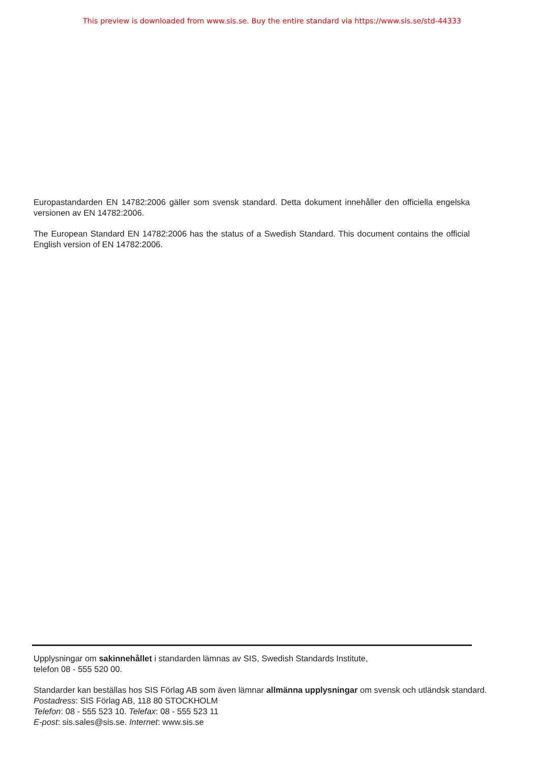This preview is downloaded from www.sis.se. Buy the entire standard via https://www.sis.se/std-44333
Europastandarden EN 14782:2006 gäller som svensk standard. Detta dokument innehåller den officiella engelska versionen av EN 14782:2006.
The European Standard EN 14782:2006 has the status of a Swedish Standard. This document contains the official English version of EN 14782:2006.
Upplysningar om sakinnehållet i standarden lämnas av SIS, Swedish Standards Institute,
telefon 08 - 555 520 00.
Standarder kan beställas hos SIS Förlag AB som även lämnar allmänna upplysningar om svensk och utländsk standard.
Postadress: SIS Förlag AB, 118 80 STOCKHOLM
Telefon: 08 - 555 523 10. Telefax: 08 - 555 523 11
E-post: sis.sales@sis.se. Internet: www.sis.se